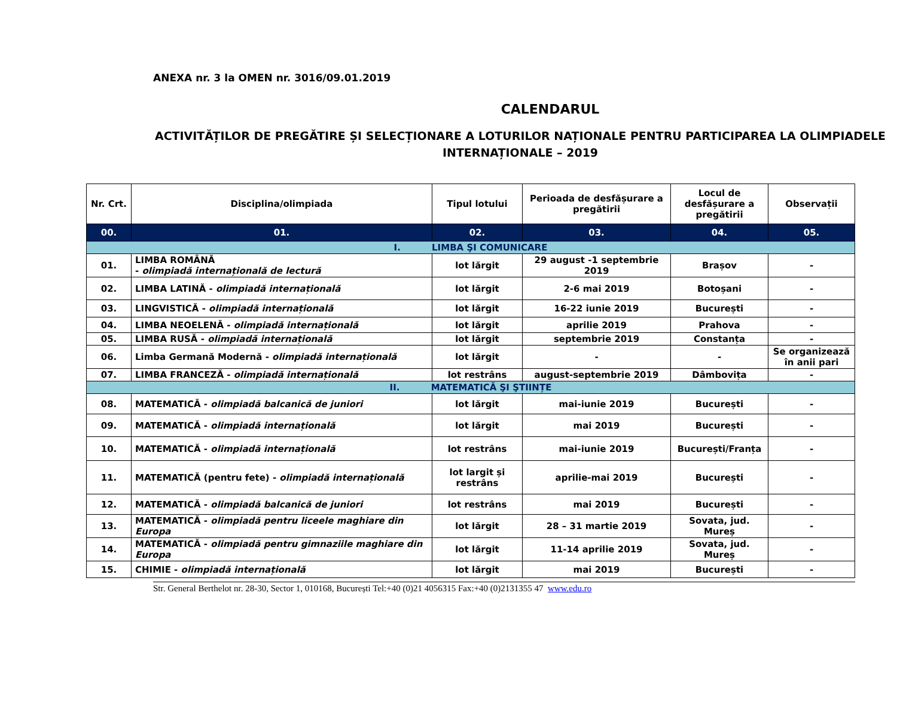ANEXA nr. 3 la OMEN nr. 3016/09.01.2019
CALENDARUL
ACTIVITĂȚILOR DE PREGĂTIRE ȘI SELECȚIONARE A LOTURILOR NAȚIONALE PENTRU PARTICIPAREA LA OLIMPIADELE INTERNAȚIONALE – 2019
| Nr. Crt. | Disciplina/olimpiada | Tipul lotului | Perioada de desfășurare a pregătirii | Locul de desfășurare a pregătirii | Observații |
| --- | --- | --- | --- | --- | --- |
| 00. | 01. | 02. | 03. | 04. | 05. |
| I. LIMBA ŞI COMUNICARE | | | | | |
| 01. | LIMBA ROMÂNĂ - olimpiadă internațională de lectură | lot lărgit | 29 august -1 septembrie 2019 | Brașov | - |
| 02. | LIMBA LATINĂ - olimpiadă internațională | lot lărgit | 2-6 mai 2019 | Botoșani | - |
| 03. | LINGVISTICĂ - olimpiadă internațională | lot lărgit | 16-22 iunie 2019 | București | - |
| 04. | LIMBA NEOELENĂ - olimpiadă internațională | lot lărgit | aprilie 2019 | Prahova | - |
| 05. | LIMBA RUSĂ - olimpiadă internațională | lot lărgit | septembrie 2019 | Constanța | - |
| 06. | Limba Germană Modernă - olimpiadă internațională | lot lărgit | - | - | Se organizează în anii pari |
| 07. | LIMBA FRANCEZĂ - olimpiadă internațională | lot restrâns | august-septembrie 2019 | Dâmbovița | - |
| II. MATEMATICĂ ŞI ŞTIINȚE | | | | | |
| 08. | MATEMATICĂ - olimpiadă balcanică de juniori | lot lărgit | mai-iunie 2019 | București | - |
| 09. | MATEMATICĂ - olimpiadă internațională | lot lărgit | mai 2019 | București | - |
| 10. | MATEMATICĂ - olimpiadă internațională | lot restrâns | mai-iunie 2019 | București/Franța | - |
| 11. | MATEMATICĂ (pentru fete) - olimpiadă internațională | lot largit și restrâns | aprilie-mai 2019 | București | - |
| 12. | MATEMATICĂ - olimpiadă balcanică de juniori | lot restrâns | mai 2019 | București | - |
| 13. | MATEMATICĂ - olimpiadă pentru liceele maghiare din Europa | lot lărgit | 28 – 31 martie 2019 | Sovata, jud. Mureș | - |
| 14. | MATEMATICĂ - olimpiadă pentru gimnaziile maghiare din Europa | lot lărgit | 11-14 aprilie 2019 | Sovata, jud. Mureș | - |
| 15. | CHIMIE - olimpiadă internațională | lot lărgit | mai 2019 | București | - |
Str. General Berthelot nr. 28-30, Sector 1, 010168, București Tel:+40 (0)21 4056315 Fax:+40 (0)2131355 47 www.edu.ro